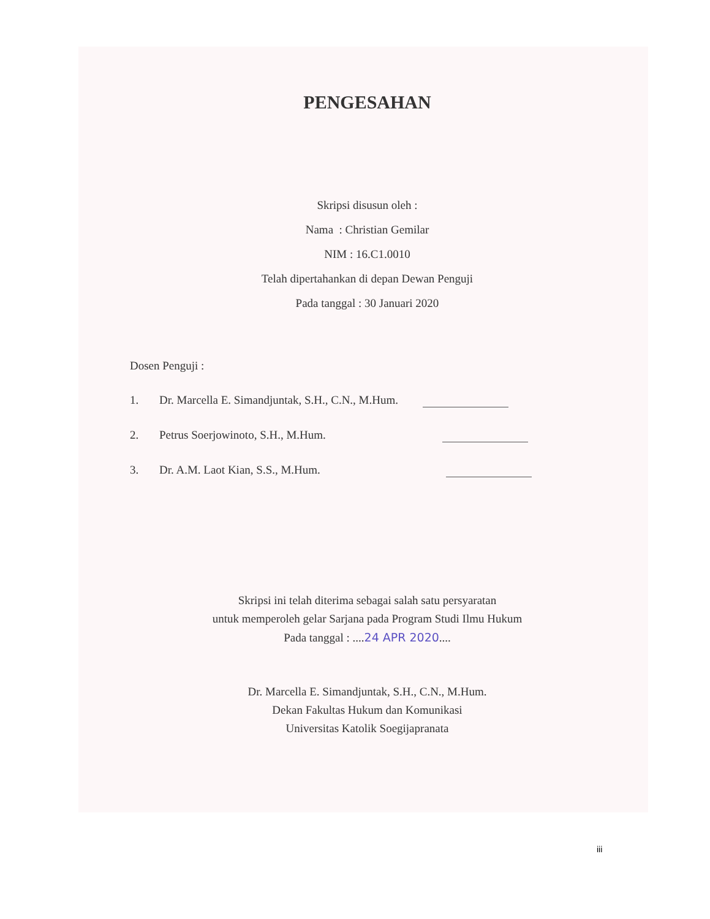PENGESAHAN
Skripsi disusun oleh :
Nama : Christian Gemilar
NIM : 16.C1.0010
Telah dipertahankan di depan Dewan Penguji
Pada tanggal : 30 Januari 2020
Dosen Penguji :
1. Dr. Marcella E. Simandjuntak, S.H., C.N., M.Hum.
2. Petrus Soerjowinoto, S.H., M.Hum.
3. Dr. A.M. Laot Kian, S.S., M.Hum.
Skripsi ini telah diterima sebagai salah satu persyaratan
untuk memperoleh gelar Sarjana pada Program Studi Ilmu Hukum
Pada tanggal : ....24 APR 2020....
Dr. Marcella E. Simandjuntak, S.H., C.N., M.Hum.
Dekan Fakultas Hukum dan Komunikasi
Universitas Katolik Soegijapranata
iii